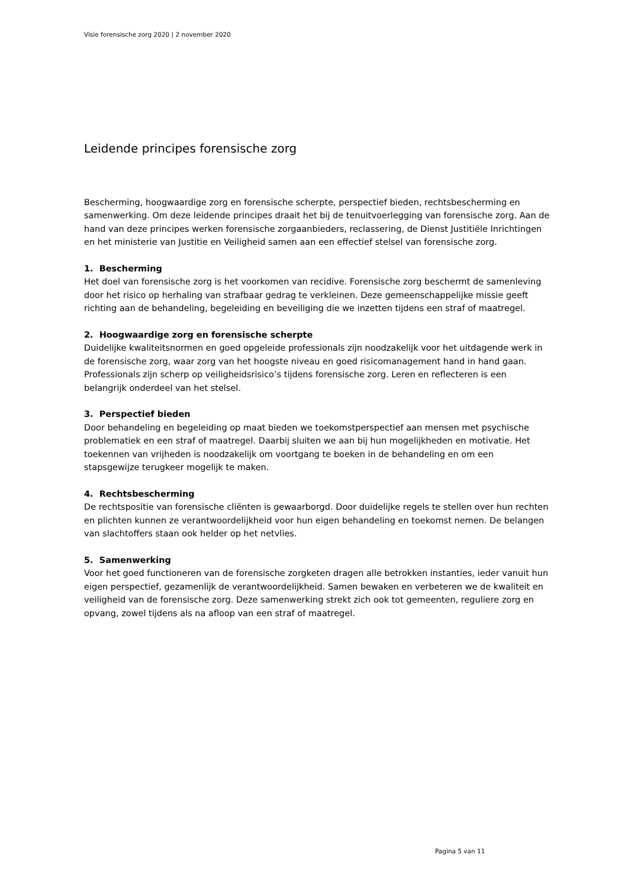Visie forensische zorg 2020 | 2 november 2020
Leidende principes forensische zorg
Bescherming, hoogwaardige zorg en forensische scherpte, perspectief bieden, rechtsbescherming en samenwerking. Om deze leidende principes draait het bij de tenuitvoerlegging van forensische zorg. Aan de hand van deze principes werken forensische zorgaanbieders, reclassering, de Dienst Justitiële Inrichtingen en het ministerie van Justitie en Veiligheid samen aan een effectief stelsel van forensische zorg.
1. Bescherming
Het doel van forensische zorg is het voorkomen van recidive. Forensische zorg beschermt de samenleving door het risico op herhaling van strafbaar gedrag te verkleinen. Deze gemeenschappelijke missie geeft richting aan de behandeling, begeleiding en beveiliging die we inzetten tijdens een straf of maatregel.
2. Hoogwaardige zorg en forensische scherpte
Duidelijke kwaliteitsnormen en goed opgeleide professionals zijn noodzakelijk voor het uitdagende werk in de forensische zorg, waar zorg van het hoogste niveau en goed risicomanagement hand in hand gaan. Professionals zijn scherp op veiligheidsrisico’s tijdens forensische zorg. Leren en reflecteren is een belangrijk onderdeel van het stelsel.
3. Perspectief bieden
Door behandeling en begeleiding op maat bieden we toekomstperspectief aan mensen met psychische problematiek en een straf of maatregel. Daarbij sluiten we aan bij hun mogelijkheden en motivatie. Het toekennen van vrijheden is noodzakelijk om voortgang te boeken in de behandeling en om een stapsgewijze terugkeer mogelijk te maken.
4. Rechtsbescherming
De rechtspositie van forensische cliënten is gewaarborgd. Door duidelijke regels te stellen over hun rechten en plichten kunnen ze verantwoordelijkheid voor hun eigen behandeling en toekomst nemen. De belangen van slachtoffers staan ook helder op het netvlies.
5. Samenwerking
Voor het goed functioneren van de forensische zorgketen dragen alle betrokken instanties, ieder vanuit hun eigen perspectief, gezamenlijk de verantwoordelijkheid. Samen bewaken en verbeteren we de kwaliteit en veiligheid van de forensische zorg. Deze samenwerking strekt zich ook tot gemeenten, reguliere zorg en opvang, zowel tijdens als na afloop van een straf of maatregel.
Pagina 5 van 11